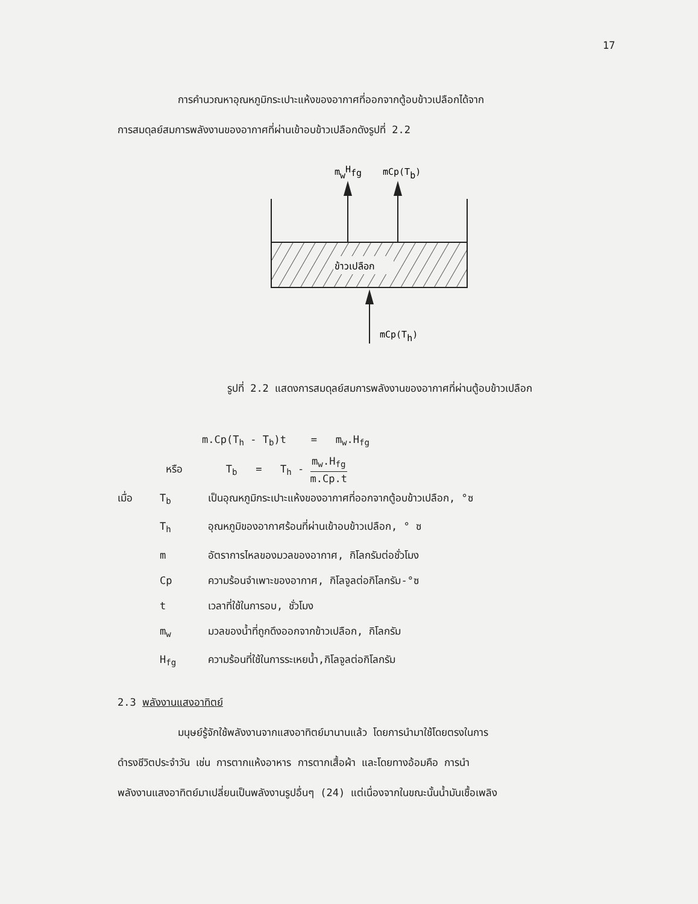17
การคำนวณหาอุณหภูมิกระเปาะแห้งของอากาศที่ออกจากตู้อบข้าวเปลือกได้จาก
การสมดุลย์สมการพลังงานของอากาศที่ผ่านเข้าอบข้าวเปลือกดังรูปที่ 2.2
mwHfg
mCp(Tb)
ข้าวเปลือก
mCp(Th)
รูปที่ 2.2 แสดงการสมดุลย์สมการพลังงานของอากาศที่ผ่านตู้อบข้าวเปลือก
m.Cp(T<sub>h</sub> - T<sub>b</sub>)t = m<sub>w</sub>.H<sub>fg</sub>
หรือ T<sub>b</sub> = T<sub>h</sub> - m<sub>w</sub>.H<sub>fg</sub> m.Cp.t
เมื่อ
T<sub>b</sub>
เป็นอุณหภูมิกระเปาะแห้งของอากาศที่ออกจากตู้อบข้าวเปลือก, °ซ
T<sub>h</sub>
อุณหภูมิของอากาศร้อนที่ผ่านเข้าอบข้าวเปลือก, ° ซ
m
อัตราการไหลของมวลของอากาศ, กิโลกรัมต่อชั่วโมง
Cp
ความร้อนจำเพาะของอากาศ, กิโลจูลต่อกิโลกรัม-°ซ
t
เวลาที่ใช้ในการอบ, ชั่วโมง
m<sub>w</sub>
มวลของน้ำที่ถูกดึงออกจากข้าวเปลือก, กิโลกรัม
H<sub>fg</sub>
ความร้อนที่ใช้ในการระเหยน้ำ,กิโลจูลต่อกิโลกรัม
2.3 พลังงานแสงอาทิตย์
มนุษย์รู้จักใช้พลังงานจากแสงอาทิตย์มานานแล้ว โดยการนำมาใช้โดยตรงในการ
ดำรงชีวิตประจำวัน เช่น การตากแห้งอาหาร การตากเสื้อผ้า และโดยทางอ้อมคือ การนำ
พลังงานแสงอาทิตย์มาเปลี่ยนเป็นพลังงานรูปอื่นๆ (24) แต่เนื่องจากในขณะนั้นน้ำมันเชื้อเพลิง